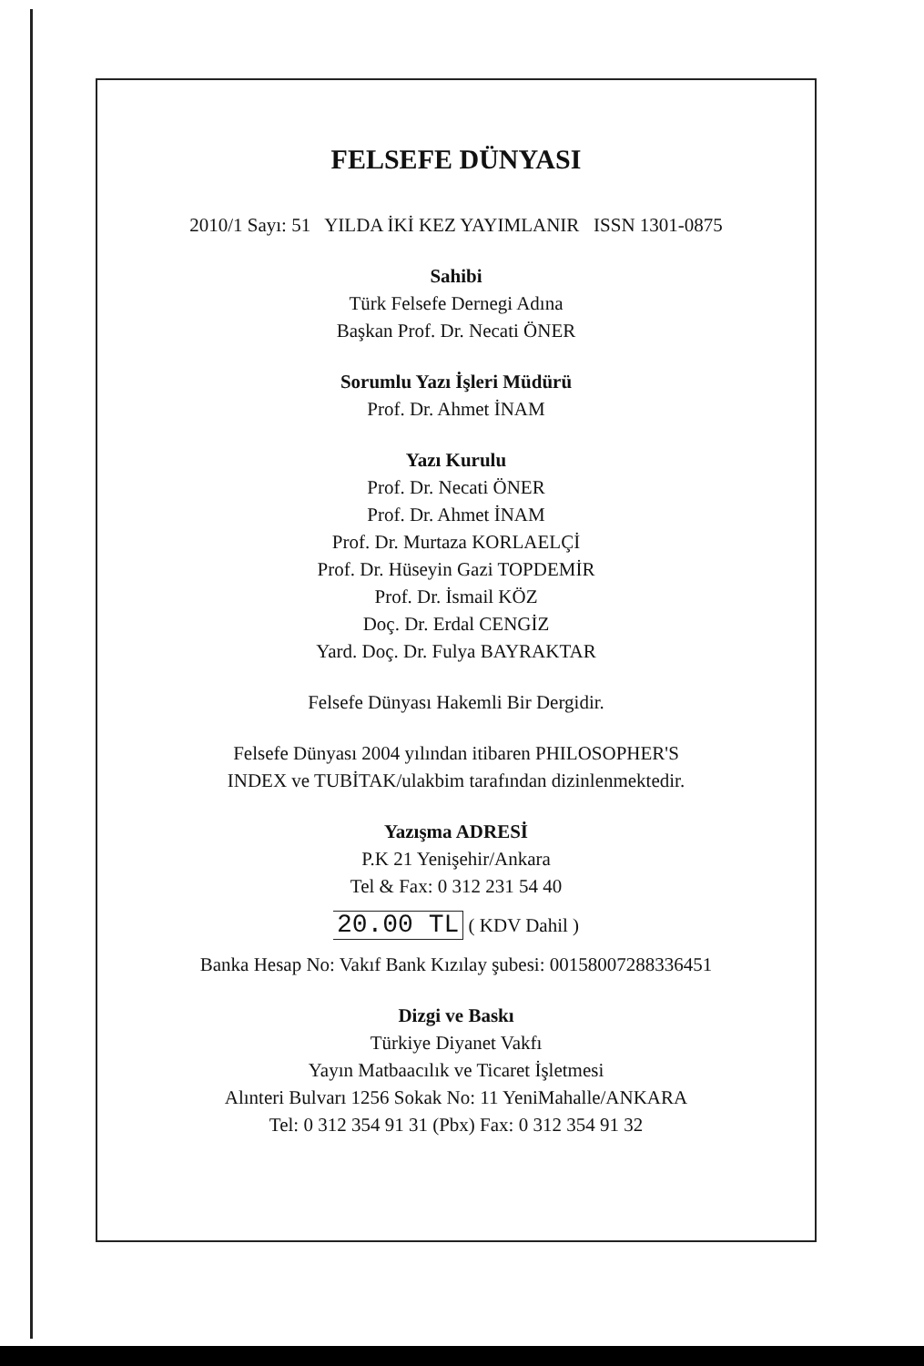FELSEFE DÜNYASI
2010/1 Sayı: 51 YILDA İKİ KEZ YAYIMLANIR ISSN 1301-0875
Sahibi
Türk Felsefe Dernegi Adına
Başkan Prof. Dr. Necati ÖNER
Sorumlu Yazı İşleri Müdürü
Prof. Dr. Ahmet İNAM
Yazı Kurulu
Prof. Dr. Necati ÖNER
Prof. Dr. Ahmet İNAM
Prof. Dr. Murtaza KORLAELÇİ
Prof. Dr. Hüseyin Gazi TOPDEMİR
Prof. Dr. İsmail KÖZ
Doç. Dr. Erdal CENGİZ
Yard. Doç. Dr. Fulya BAYRAKTAR
Felsefe Dünyası Hakemli Bir Dergidir.
Felsefe Dünyası 2004 yılından itibaren PHILOSOPHER'S
INDEX ve TUBİTAK/ulakbim tarafından dizinlenmektedir.
Yazışma ADRESİ
P.K 21 Yenişehir/Ankara
Tel & Fax: 0 312 231 54 40
20.00 TL ( KDV Dahil )
Banka Hesap No: Vakıf Bank Kızılay şubesi: 00158007288336451
Dizgi ve Baskı
Türkiye Diyanet Vakfı
Yayın Matbaacılık ve Ticaret İşletmesi
Alınteri Bulvarı 1256 Sokak No: 11 YeniMahalle/ANKARA
Tel: 0 312 354 91 31 (Pbx) Fax: 0 312 354 91 32